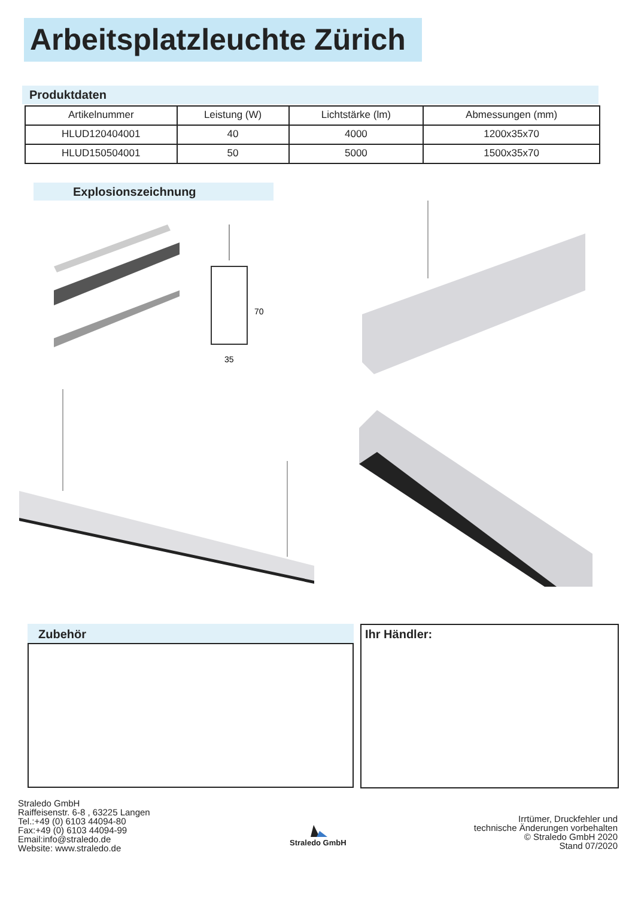Arbeitsplatzleuchte Zürich
Produktdaten
| Artikelnummer | Leistung (W) | Lichtstärke (lm) | Abmessungen (mm) |
| --- | --- | --- | --- |
| HLUD120404001 | 40 | 4000 | 1200x35x70 |
| HLUD150504001 | 50 | 5000 | 1500x35x70 |
Explosionszeichnung
70
35
Zubehör Ihr Händler:
Straledo GmbH
Raiffeisenstr. 6-8 , 63225 Langen
Tel.:+49 (0) 6103 44094-80
Fax:+49 (0) 6103 44094-99
Email:info@straledo.de
Website: www.straledo.de
Straledo GmbH
Irrtümer, Druckfehler und
technische Änderungen vorbehalten
© Straledo GmbH 2020
Stand 07/2020